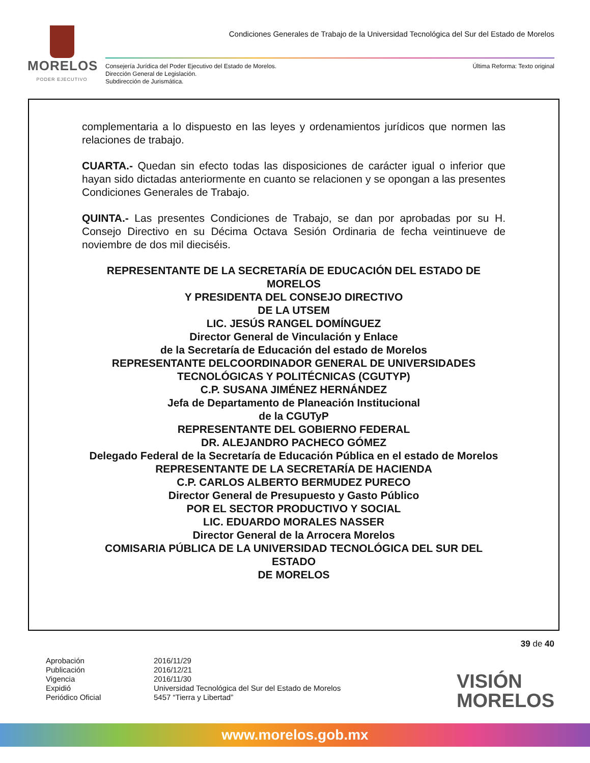MORELOS
PODER EJECUTIVO
Condiciones Generales de Trabajo de la Universidad Tecnológica del Sur del Estado de Morelos
Consejería Jurídica del Poder Ejecutivo del Estado de Morelos.
Dirección General de Legislación.
Subdirección de Jurismática.
Última Reforma: Texto original
complementaria a lo dispuesto en las leyes y ordenamientos jurídicos que normen las relaciones de trabajo.
CUARTA.- Quedan sin efecto todas las disposiciones de carácter igual o inferior que hayan sido dictadas anteriormente en cuanto se relacionen y se opongan a las presentes Condiciones Generales de Trabajo.
QUINTA.- Las presentes Condiciones de Trabajo, se dan por aprobadas por su H. Consejo Directivo en su Décima Octava Sesión Ordinaria de fecha veintinueve de noviembre de dos mil dieciséis.
REPRESENTANTE DE LA SECRETARÍA DE EDUCACIÓN DEL ESTADO DE MORELOS
Y PRESIDENTA DEL CONSEJO DIRECTIVO
DE LA UTSEM
LIC. JESÚS RANGEL DOMÍNGUEZ
Director General de Vinculación y Enlace
de la Secretaría de Educación del estado de Morelos
REPRESENTANTE DELCOORDINADOR GENERAL DE UNIVERSIDADES TECNOLÓGICAS Y POLITÉCNICAS (CGUTYP)
C.P. SUSANA JIMÉNEZ HERNÁNDEZ
Jefa de Departamento de Planeación Institucional
de la CGUTyP
REPRESENTANTE DEL GOBIERNO FEDERAL
DR. ALEJANDRO PACHECO GÓMEZ
Delegado Federal de la Secretaría de Educación Pública en el estado de Morelos
REPRESENTANTE DE LA SECRETARÍA DE HACIENDA
C.P. CARLOS ALBERTO BERMUDEZ PURECO
Director General de Presupuesto y Gasto Público
POR EL SECTOR PRODUCTIVO Y SOCIAL
LIC. EDUARDO MORALES NASSER
Director General de la Arrocera Morelos
COMISARIA PÚBLICA DE LA UNIVERSIDAD TECNOLÓGICA DEL SUR DEL ESTADO
DE MORELOS
39 de 40
Aprobación 2016/11/29 Publicación 2016/12/21 Vigencia 2016/11/30 Expidió Universidad Tecnológica del Sur del Estado de Morelos Periódico Oficial 5457 “Tierra y Libertad”
VISIÓN
MORELOS
www.morelos.gob.mx